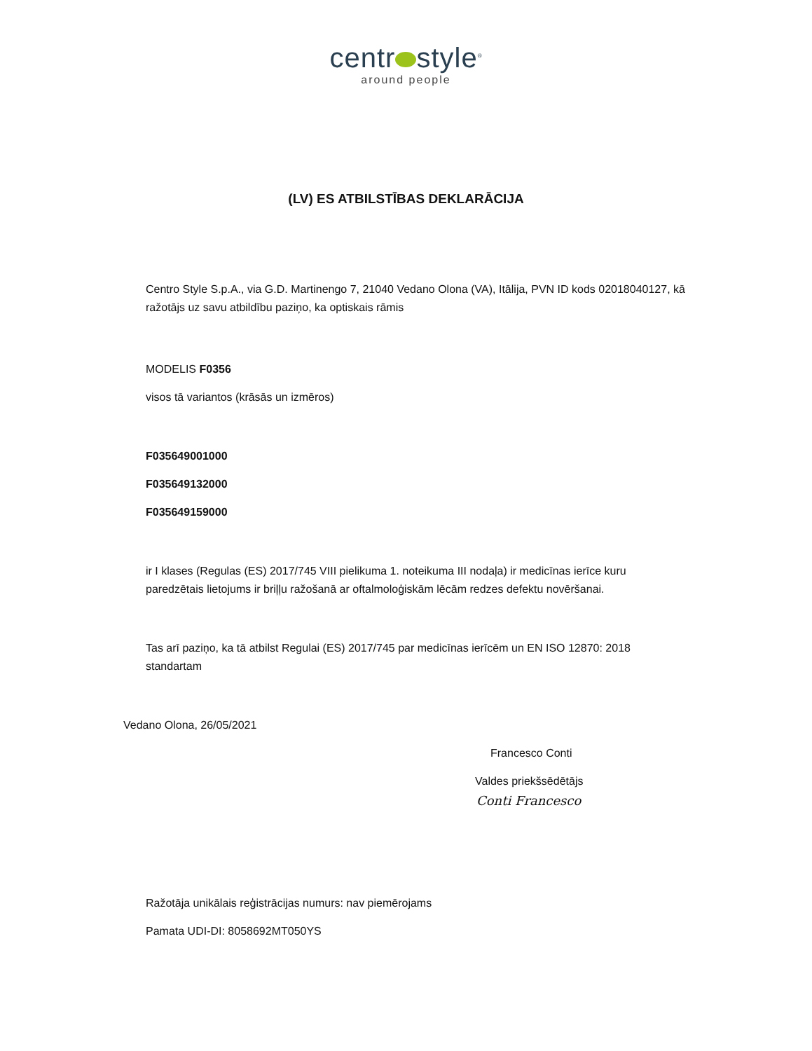centr style<sup>®</sup>
around people
(LV) ES ATBILSTĪBAS DEKLARĀCIJA
Centro Style S.p.A., via G.D. Martinengo 7, 21040 Vedano Olona (VA), Itālija, PVN ID kods 02018040127, kā ražotājs uz savu atbildību paziņo, ka optiskais rāmis
MODELIS F0356
visos tā variantos (krāsās un izmēros)
F035649001000
F035649132000
F035649159000
ir I klases (Regulas (ES) 2017/745 VIII pielikuma 1. noteikuma III nodaļa) ir medicīnas ierīce kuru paredzētais lietojums ir briļļu ražošanā ar oftalmoloģiskām lēcām redzes defektu novēršanai.
Tas arī paziņo, ka tā atbilst Regulai (ES) 2017/745 par medicīnas ierīcēm un EN ISO 12870: 2018 standartam
Vedano Olona, 26/05/2021
Francesco Conti
Valdes priekšsēdētājs
Conti Francesco
Ražotāja unikālais reģistrācijas numurs: nav piemērojams
Pamata UDI-DI: 8058692MT050YS